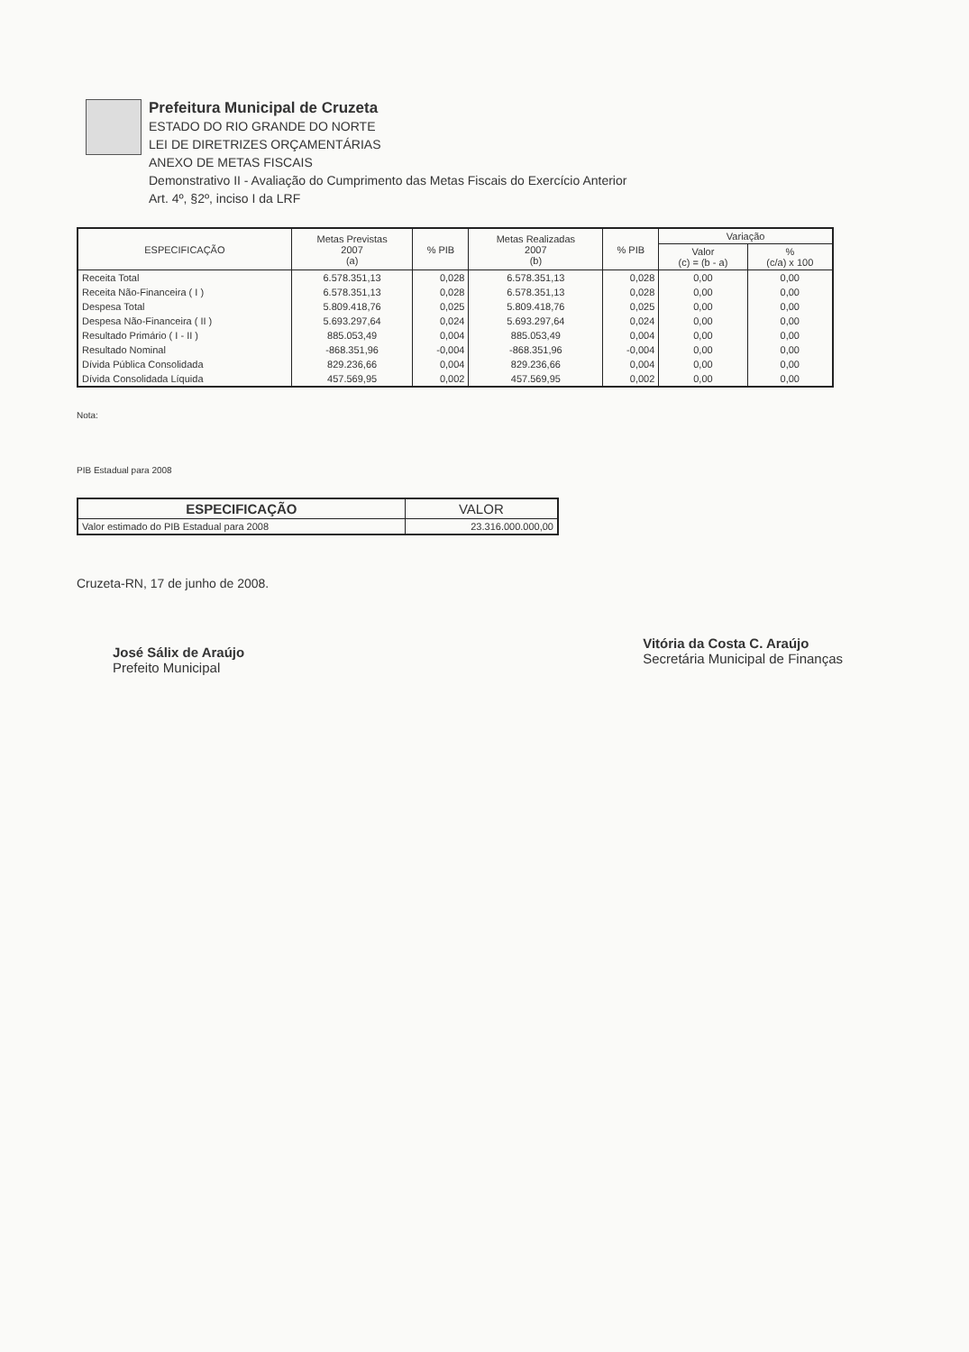Prefeitura Municipal de Cruzeta
ESTADO DO RIO GRANDE DO NORTE
LEI DE DIRETRIZES ORÇAMENTÁRIAS
ANEXO DE METAS FISCAIS
Demonstrativo II - Avaliação do Cumprimento das Metas Fiscais do Exercício Anterior
Art. 4º, §2º, inciso I da LRF
| ESPECIFICAÇÃO | Metas Previstas 2007 (a) | % PIB | Metas Realizadas 2007 (b) | % PIB | Variação | |
| --- | --- | --- | --- | --- | --- | --- |
| | | | | | Valor (c) = (b - a) | % (c/a) x 100 |
| Receita Total | 6.578.351,13 | 0,028 | 6.578.351,13 | 0,028 | 0,00 | 0,00 |
| Receita Não-Financeira ( I ) | 6.578.351,13 | 0,028 | 6.578.351,13 | 0,028 | 0,00 | 0,00 |
| Despesa Total | 5.809.418,76 | 0,025 | 5.809.418,76 | 0,025 | 0,00 | 0,00 |
| Despesa Não-Financeira ( II ) | 5.693.297,64 | 0,024 | 5.693.297,64 | 0,024 | 0,00 | 0,00 |
| Resultado Primário ( I - II ) | 885.053,49 | 0,004 | 885.053,49 | 0,004 | 0,00 | 0,00 |
| Resultado Nominal | -868.351,96 | -0,004 | -868.351,96 | -0,004 | 0,00 | 0,00 |
| Dívida Pública Consolidada | 829.236,66 | 0,004 | 829.236,66 | 0,004 | 0,00 | 0,00 |
| Dívida Consolidada Líquida | 457.569,95 | 0,002 | 457.569,95 | 0,002 | 0,00 | 0,00 |
Nota:
PIB Estadual para 2008
| ESPECIFICAÇÃO | VALOR |
| --- | --- |
| Valor estimado do PIB Estadual para 2008 | 23.316.000.000,00 |
Cruzeta-RN, 17 de junho de 2008.
José Sálix de Araújo
Prefeito Municipal
Vitória da Costa C. Araújo
Secretária Municipal de Finanças